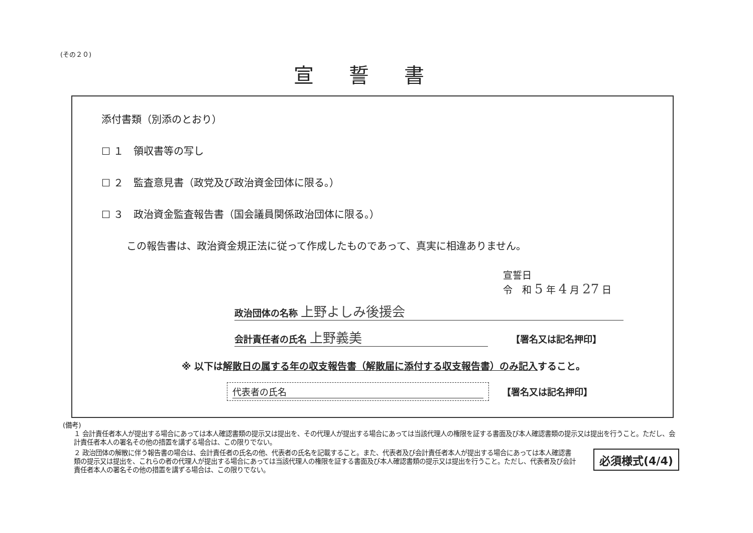(その２０)
宣誓書
添付書類（別添のとおり）
☐ １　領収書等の写し
☐ ２　監査意見書（政党及び政治資金団体に限る。）
☐ ３　政治資金監査報告書（国会議員関係政治団体に限る。）
この報告書は、政治資金規正法に従って作成したものであって、真実に相違ありません。
宣誓日
令　和 5 年 4 月 27 日
政治団体の名称 上野よしみ後援会
会計責任者の氏名 上野義美 【署名又は記名押印】
※ 以下は解散日の属する年の収支報告書（解散届に添付する収支報告書）のみ記入すること。
代表者の氏名 【署名又は記名押印】
(備考)
１ 会計責任者本人が提出する場合にあっては本人確認書類の提示又は提出を、その代理人が提出する場合にあっては当該代理人の権限を証する書面及び本人確認書類の提示又は提出を行うこと。ただし、会計責任者本人の署名その他の措置を講ずる場合は、この限りでない。
２ 政治団体の解散に伴う報告書の場合は、会計責任者の氏名の他、代表者の氏名を記載すること。また、代表者及び会計責任者本人が提出する場合にあっては本人確認書類の提示又は提出を、これらの者の代理人が提出する場合にあっては当該代理人の権限を証する書面及び本人確認書類の提示又は提出を行うこと。ただし、代表者及び会計責任者本人の署名その他の措置を講ずる場合は、この限りでない。
必須様式(4/4)